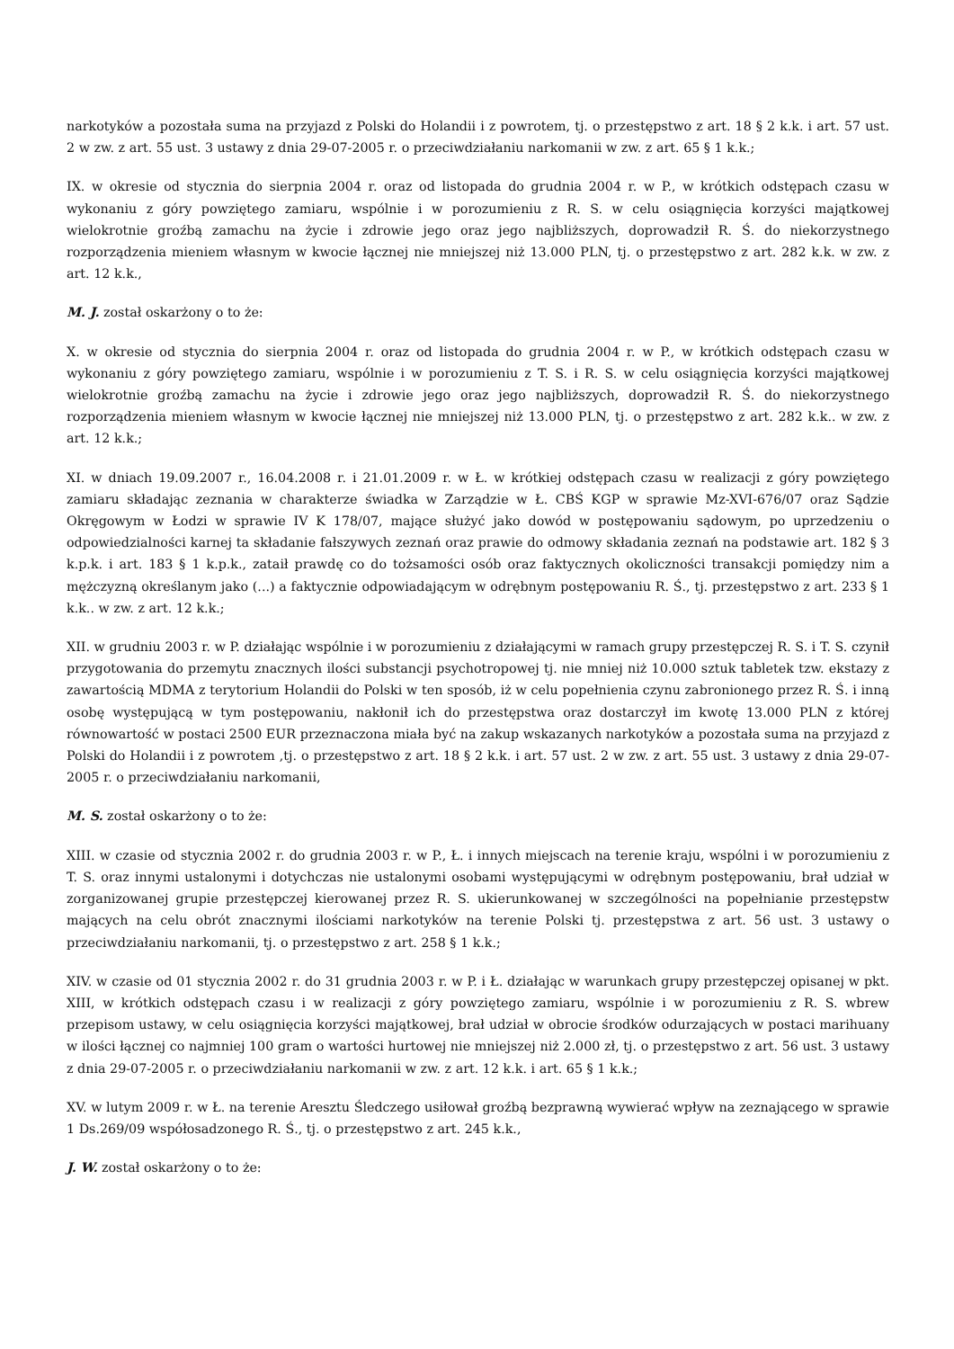narkotyków a pozostała suma na przyjazd z Polski do Holandii i z powrotem, tj. o przestępstwo z art. 18 § 2 k.k. i art. 57 ust. 2 w zw. z art. 55 ust. 3 ustawy z dnia 29-07-2005 r. o przeciwdziałaniu narkomanii w zw. z art. 65 § 1 k.k.;
IX. w okresie od stycznia do sierpnia 2004 r. oraz od listopada do grudnia 2004 r. w P., w krótkich odstępach czasu w wykonaniu z góry powziętego zamiaru, wspólnie i w porozumieniu z R. S. w celu osiągnięcia korzyści majątkowej wielokrotnie groźbą zamachu na życie i zdrowie jego oraz jego najbliższych, doprowadził R. Ś. do niekorzystnego rozporządzenia mieniem własnym w kwocie łącznej nie mniejszej niż 13.000 PLN, tj. o przestępstwo z art. 282 k.k. w zw. z art. 12 k.k.,
M. J. został oskarżony o to że:
X. w okresie od stycznia do sierpnia 2004 r. oraz od listopada do grudnia 2004 r. w P., w krótkich odstępach czasu w wykonaniu z góry powziętego zamiaru, wspólnie i w porozumieniu z T. S. i R. S. w celu osiągnięcia korzyści majątkowej wielokrotnie groźbą zamachu na życie i zdrowie jego oraz jego najbliższych, doprowadził R. Ś. do niekorzystnego rozporządzenia mieniem własnym w kwocie łącznej nie mniejszej niż 13.000 PLN, tj. o przestępstwo z art. 282 k.k.. w zw. z art. 12 k.k.;
XI. w dniach 19.09.2007 r., 16.04.2008 r. i 21.01.2009 r. w Ł. w krótkiej odstępach czasu w realizacji z góry powziętego zamiaru składając zeznania w charakterze świadka w Zarządzie w Ł. CBŚ KGP w sprawie Mz-XVI-676/07 oraz Sądzie Okręgowym w Łodzi w sprawie IV K 178/07, mające służyć jako dowód w postępowaniu sądowym, po uprzedzeniu o odpowiedzialności karnej ta składanie fałszywych zeznań oraz prawie do odmowy składania zeznań na podstawie art. 182 § 3 k.p.k. i art. 183 § 1 k.p.k., zataił prawdę co do tożsamości osób oraz faktycznych okoliczności transakcji pomiędzy nim a mężczyzną określanym jako (...) a faktycznie odpowiadającym w odrębnym postępowaniu R. Ś., tj. przestępstwo z art. 233 § 1 k.k.. w zw. z art. 12 k.k.;
XII. w grudniu 2003 r. w P. działając wspólnie i w porozumieniu z działającymi w ramach grupy przestępczej R. S. i T. S. czynił przygotowania do przemytu znacznych ilości substancji psychotropowej tj. nie mniej niż 10.000 sztuk tabletek tzw. ekstazy z zawartością MDMA z terytorium Holandii do Polski w ten sposób, iż w celu popełnienia czynu zabronionego przez R. Ś. i inną osobę występującą w tym postępowaniu, nakłonił ich do przestępstwa oraz dostarczył im kwotę 13.000 PLN z której równowartość w postaci 2500 EUR przeznaczona miała być na zakup wskazanych narkotyków a pozostała suma na przyjazd z Polski do Holandii i z powrotem ,tj. o przestępstwo z art. 18 § 2 k.k. i art. 57 ust. 2 w zw. z art. 55 ust. 3 ustawy z dnia 29-07-2005 r. o przeciwdziałaniu narkomanii,
M. S. został oskarżony o to że:
XIII. w czasie od stycznia 2002 r. do grudnia 2003 r. w P., Ł. i innych miejscach na terenie kraju, wspólni i w porozumieniu z T. S. oraz innymi ustalonymi i dotychczas nie ustalonymi osobami występującymi w odrębnym postępowaniu, brał udział w zorganizowanej grupie przestępczej kierowanej przez R. S. ukierunkowanej w szczególności na popełnianie przestępstw mających na celu obrót znacznymi ilościami narkotyków na terenie Polski tj. przestępstwa z art. 56 ust. 3 ustawy o przeciwdziałaniu narkomanii, tj. o przestępstwo z art. 258 § 1 k.k.;
XIV. w czasie od 01 stycznia 2002 r. do 31 grudnia 2003 r. w P. i Ł. działając w warunkach grupy przestępczej opisanej w pkt. XIII, w krótkich odstępach czasu i w realizacji z góry powziętego zamiaru, wspólnie i w porozumieniu z R. S. wbrew przepisom ustawy, w celu osiągnięcia korzyści majątkowej, brał udział w obrocie środków odurzających w postaci marihuany w ilości łącznej co najmniej 100 gram o wartości hurtowej nie mniejszej niż 2.000 zł, tj. o przestępstwo z art. 56 ust. 3 ustawy z dnia 29-07-2005 r. o przeciwdziałaniu narkomanii w zw. z art. 12 k.k. i art. 65 § 1 k.k.;
XV. w lutym 2009 r. w Ł. na terenie Aresztu Śledczego usiłował groźbą bezprawną wywierać wpływ na zeznającego w sprawie 1 Ds.269/09 współosadzonego R. Ś., tj. o przestępstwo z art. 245 k.k.,
J. W. został oskarżony o to że: